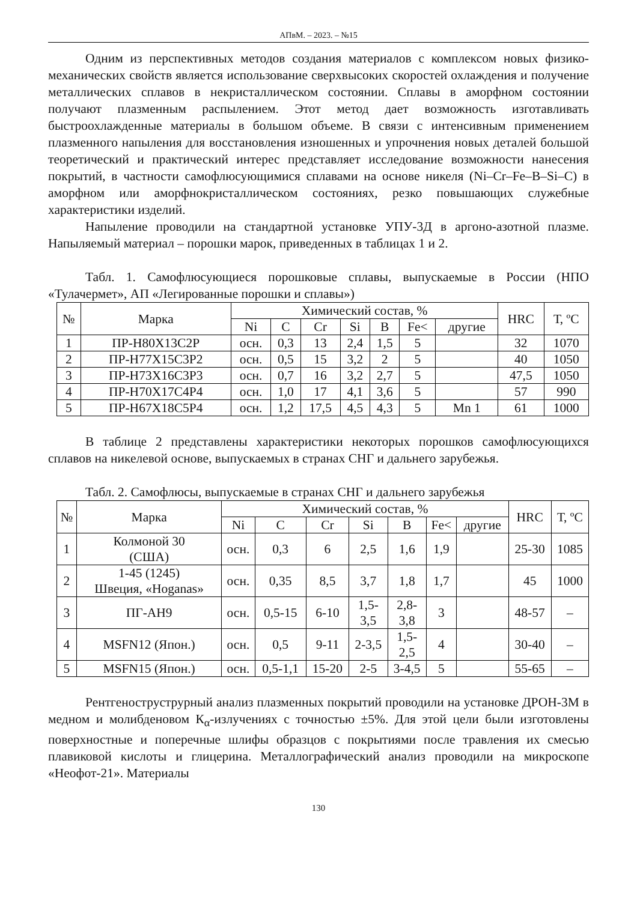АПвМ. – 2023. – №15
Одним из перспективных методов создания материалов с комплексом новых физико-механических свойств является использование сверхвысоких скоростей охлаждения и получение металлических сплавов в некристаллическом состоянии. Сплавы в аморфном состоянии получают плазменным распылением. Этот метод дает возможность изготавливать быстроохлажденные материалы в большом объеме. В связи с интенсивным применением плазменного напыления для восстановления изношенных и упрочнения новых деталей большой теоретический и практический интерес представляет исследование возможности нанесения покрытий, в частности самофлюсующимися сплавами на основе никеля (Ni–Cr–Fe–B–Si–C) в аморфном или аморфнокристаллическом состояниях, резко повышающих служебные характеристики изделий.
Напыление проводили на стандартной установке УПУ-3Д в аргоно-азотной плазме. Напыляемый материал – порошки марок, приведенных в таблицах 1 и 2.
Табл. 1. Самофлюсующиеся порошковые сплавы, выпускаемые в России (НПО «Тулачермет», АП «Легированные порошки и сплавы»)
| № | Марка | Химический состав, % | | | | | | | HRC | Т, ºС |
| --- | --- | --- | --- | --- | --- | --- | --- | --- | --- | --- |
| | | Ni | C | Cr | Si | B | Fe< | другие | | |
| 1 | ПР-Н80Х13С2Р | осн. | 0,3 | 13 | 2,4 | 1,5 | 5 | | 32 | 1070 |
| 2 | ПР-Н77Х15С3Р2 | осн. | 0,5 | 15 | 3,2 | 2 | 5 | | 40 | 1050 |
| 3 | ПР-Н73Х16С3Р3 | осн. | 0,7 | 16 | 3,2 | 2,7 | 5 | | 47,5 | 1050 |
| 4 | ПР-Н70Х17С4Р4 | осн. | 1,0 | 17 | 4,1 | 3,6 | 5 | | 57 | 990 |
| 5 | ПР-Н67Х18С5Р4 | осн. | 1,2 | 17,5 | 4,5 | 4,3 | 5 | Mn 1 | 61 | 1000 |
В таблице 2 представлены характеристики некоторых порошков самофлюсующихся сплавов на никелевой основе, выпускаемых в странах СНГ и дальнего зарубежья.
Табл. 2. Самофлюсы, выпускаемые в странах СНГ и дальнего зарубежья
| № | Марка | Химический состав, % | | | | | | | HRC | Т, ºС |
| --- | --- | --- | --- | --- | --- | --- | --- | --- | --- | --- |
| | | Ni | C | Cr | Si | B | Fe< | другие | | |
| 1 | Колмоной 30 (США) | осн. | 0,3 | 6 | 2,5 | 1,6 | 1,9 | | 25-30 | 1085 |
| 2 | 1-45 (1245) Швеция, «Hoganas» | осн. | 0,35 | 8,5 | 3,7 | 1,8 | 1,7 | | 45 | 1000 |
| 3 | ПГ-АН9 | осн. | 0,5-15 | 6-10 | 1,5- 3,5 | 2,8- 3,8 | 3 | | 48-57 | – |
| 4 | MSFN12 (Япон.) | осн. | 0,5 | 9-11 | 2-3,5 | 1,5- 2,5 | 4 | | 30-40 | – |
| 5 | MSFN15 (Япон.) | осн. | 0,5-1,1 | 15-20 | 2-5 | 3-4,5 | 5 | | 55-65 | – |
Рентгеноструструрный анализ плазменных покрытий проводили на установке ДРОН-3М в медном и молибденовом К<sub>α</sub>-излучениях с точностью ±5%. Для этой цели были изготовлены поверхностные и поперечные шлифы образцов с покрытиями после травления их смесью плавиковой кислоты и глицерина. Металлографический анализ проводили на микроскопе «Неофот-21». Материалы
130